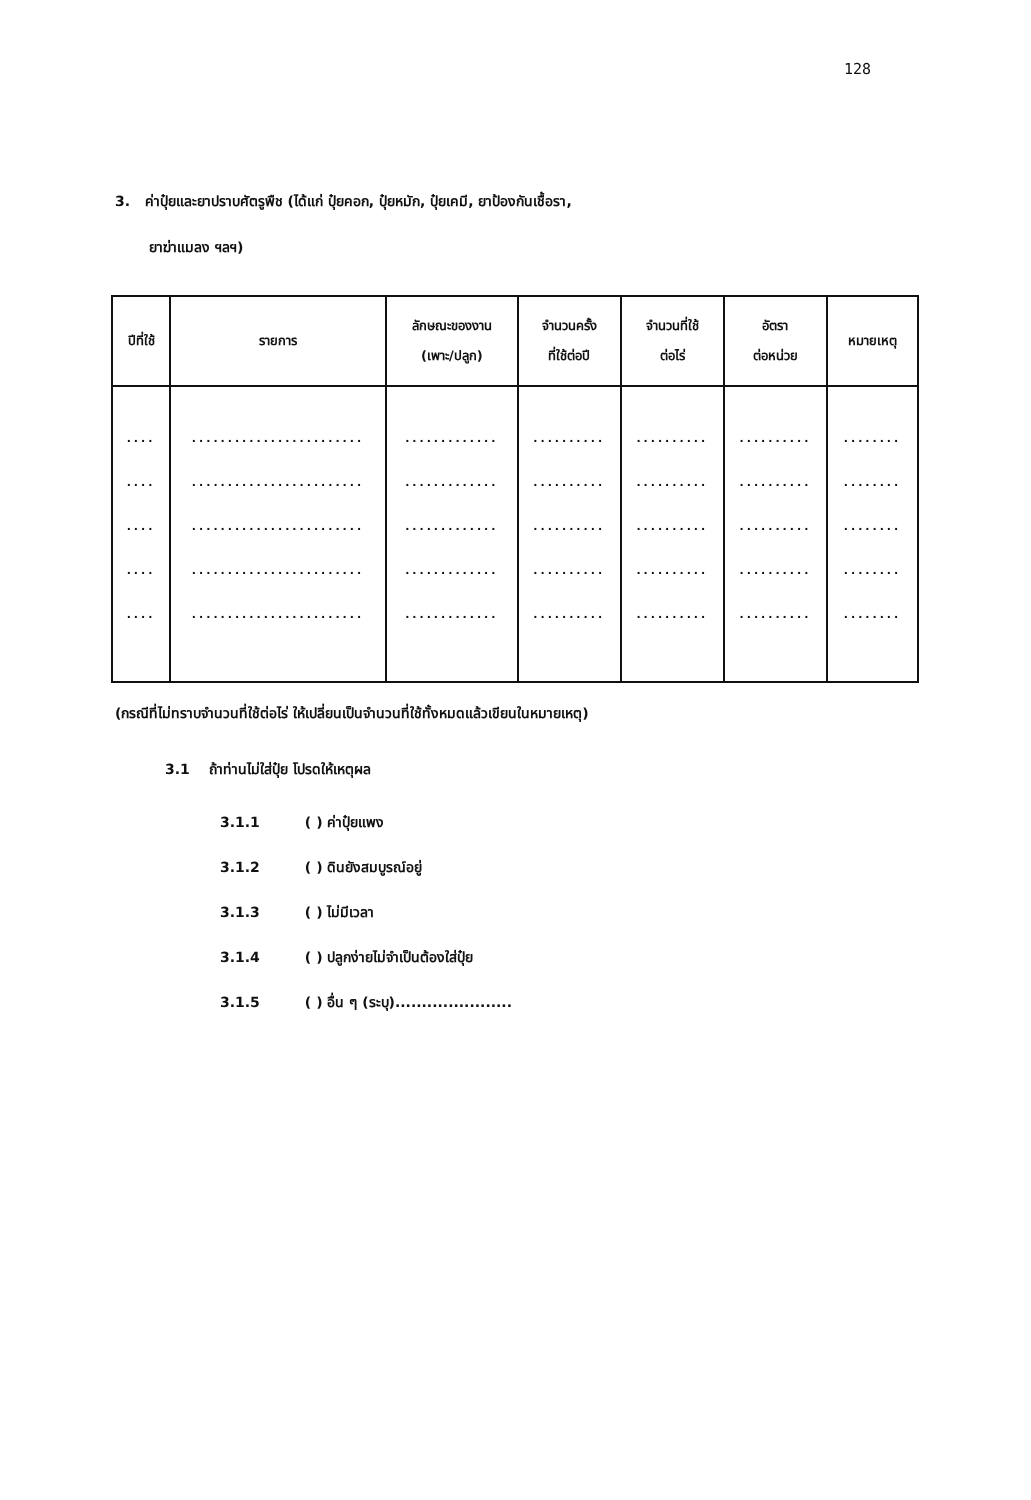128
3. ค่าปุ๋ยและยาปราบศัตรูพืช (ได้แก่ ปุ๋ยคอก, ปุ๋ยหมัก, ปุ๋ยเคมี, ยาป้องกันเชื้อรา,
ยาฆ่าแมลง ฯลฯ)
| ปีที่ใช้ | รายการ | ลักษณะของงาน (เพาะ/ปลูก) | จำนวนครั้ง ที่ใช้ต่อปี | จำนวนที่ใช้ ต่อไร่ | อัตรา ต่อหน่วย | หมายเหตุ |
| --- | --- | --- | --- | --- | --- | --- |
| .... .... .... .... .... | ........................ ........................ ........................ ........................ ........................ | ............. ............. ............. ............. ............. | .......... .......... .......... .......... .......... | .......... .......... .......... .......... .......... | .......... .......... .......... .......... .......... | ........ ........ ........ ........ ........ |
(กรณีที่ไม่ทราบจำนวนที่ใช้ต่อไร่ ให้เปลี่ยนเป็นจำนวนที่ใช้ทั้งหมดแล้วเขียนในหมายเหตุ)
3.1 ถ้าท่านไม่ใส่ปุ๋ย โปรดให้เหตุผล
3.1.1 ( ) ค่าปุ๋ยแพง
3.1.2 ( ) ดินยังสมบูรณ์อยู่
3.1.3 ( ) ไม่มีเวลา
3.1.4 ( ) ปลูกง่ายไม่จำเป็นต้องใส่ปุ๋ย
3.1.5 ( ) อื่น ๆ (ระบุ)......................